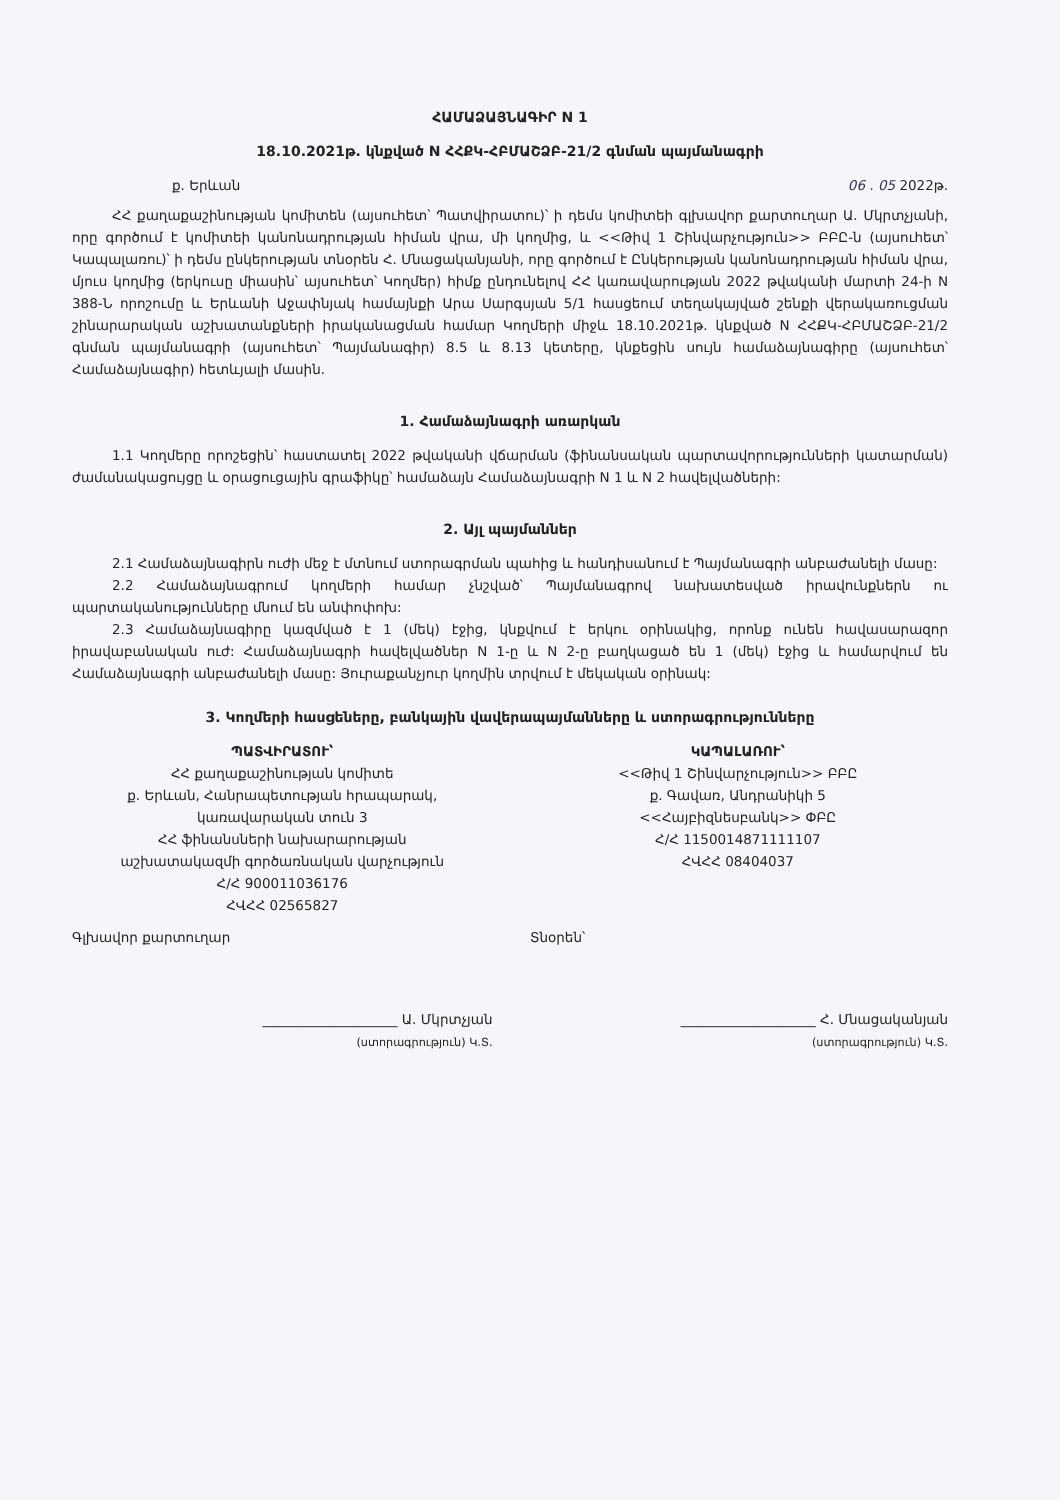ՀԱՄԱՁԱՅՆԱԳԻՐ N 1
18.10.2021թ. կնքված N ՀՀՔԿ-ՀԲՄԱՇՁԲ-21/2 գնման պայմանագրի
ք. Երևան 06 . 05 2022թ.
ՀՀ քաղաքաշինության կոմիտեն (այսուհետ՝ Պատվիրատու)՝ ի դեմս կոմիտեի գլխավոր քարտուղար Ա. Մկրտչյանի, որը գործում է կոմիտեի կանոնադրության հիման վրա, մի կողմից, և <<Թիվ 1 Շինվարչություն>> ԲԲԸ-ն (այսուհետ՝ Կապալառու)՝ ի դեմս ընկերության տնօրեն Հ. Մնացականյանի, որը գործում է Ընկերության կանոնադրության հիման վրա, մյուս կողմից (երկուսը միասին՝ այսուհետ՝ Կողմեր) հիմք ընդունելով ՀՀ կառավարության 2022 թվականի մարտի 24-ի N 388-Ն որոշումը և Երևանի Աջափնյակ համայնքի Արա Սարգսյան 5/1 հասցեում տեղակայված շենքի վերակառուցման շինարարական աշխատանքների իրականացման համար Կողմերի միջև 18.10.2021թ. կնքված N ՀՀՔԿ-ՀԲՄԱՇՁԲ-21/2 գնման պայմանագրի (այսուհետ՝ Պայմանագիր) 8.5 և 8.13 կետերը, կնքեցին սույն համաձայնագիրը (այսուհետ՝ Համաձայնագիր) հետևյալի մասին.
1. Համաձայնագրի առարկան
1.1 Կողմերը որոշեցին՝ հաստատել 2022 թվականի վճարման (ֆինանսական պարտավորությունների կատարման) ժամանակացույցը և օրացուցային գրաֆիկը՝ համաձայն Համաձայնագրի N 1 և N 2 հավելվածների:
2. Այլ պայմաններ
2.1 Համաձայնագիրն ուժի մեջ է մտնում ստորագրման պահից և հանդիսանում է Պայմանագրի անբաժանելի մասը:
2.2 Համաձայնագրում կողմերի համար չնշված՝ Պայմանագրով նախատեսված իրավունքներն ու պարտականությունները մնում են անփոփոխ:
2.3 Համաձայնագիրը կազմված է 1 (մեկ) էջից, կնքվում է երկու օրինակից, որոնք ունեն հավասարազոր իրավաբանական ուժ: Համաձայնագրի հավելվածներ N 1-ը և N 2-ը բաղկացած են 1 (մեկ) էջից և համարվում են Համաձայնագրի անբաժանելի մասը: Յուրաքանչյուր կողմին տրվում է մեկական օրինակ:
3. Կողմերի հասցեները, բանկային վավերապայմանները և ստորագրությունները
ՊԱՏՎԻՐԱՏՈՒ՝
ՀՀ քաղաքաշինության կոմիտե
ք. Երևան, Հանրապետության հրապարակ,
կառավարական տուն 3
ՀՀ ֆինանսների նախարարության
աշխատակազմի գործառնական վարչություն
Հ/Հ 900011036176
ՀՎՀՀ 02565827
ԿԱՊԱԼԱՌՈՒ՝
<<Թիվ 1 Շինվարչություն>> ԲԲԸ
ք. Գավառ, Անդրանիկի 5
<<Հայբիզնեսբանկ>> ՓԲԸ
Հ/Հ 1150014871111107
ՀՎՀՀ 08404037
Գլխավոր քարտուղար Տնօրեն՝
____________________ Ա. Մկրտչյան
(ստորագրություն) Կ.Տ.
____________________ Հ. Մնացականյան
(ստորագրություն) Կ.Տ.